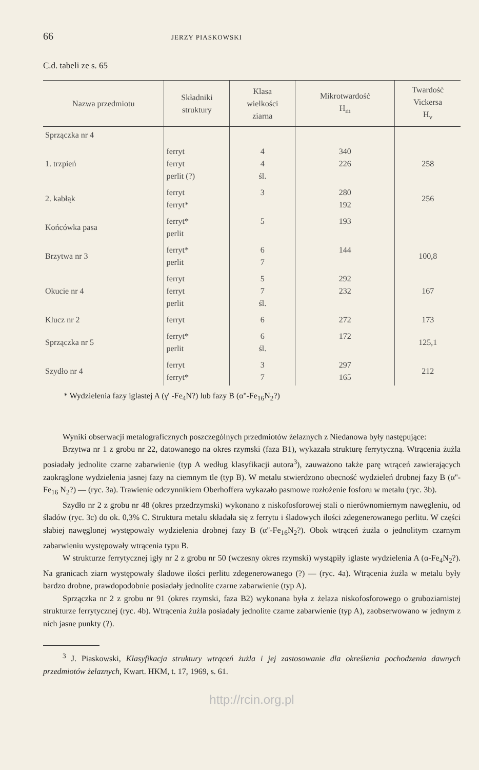66 JERZY PIASKOWSKI
C.d. tabeli ze s. 65
| Nazwa przedmiotu | Składniki struktury | Klasa wielkości ziarna | Mikrotwardość H<sub>m</sub> | Twardość Vickersa H<sub>v</sub> |
| --- | --- | --- | --- | --- |
| Sprzączka nr 4 | | | | |
| 1. trzpień | ferryt ferryt perlit (?) | 4 4 śl. | 340 226 | 258 |
| 2. kabłąk | ferryt ferryt* | 3 | 280 192 | 256 |
| Końcówka pasa | ferryt* perlit | 5 | 193 | |
| Brzytwa nr 3 | ferryt* perlit | 6 7 | 144 | 100,8 |
| Okucie nr 4 | ferryt ferryt perlit | 5 7 śl. | 292 232 | 167 |
| Klucz nr 2 | ferryt | 6 | 272 | 173 |
| Sprzączka nr 5 | ferryt* perlit | 6 śl. | 172 | 125,1 |
| Szydło nr 4 | ferryt ferryt* | 3 7 | 297 165 | 212 |
* Wydzielenia fazy iglastej A (γ' -Fe<sub>4</sub>N?) lub fazy B (α''-Fe<sub>16</sub>N<sub>2</sub>?)
Wyniki obserwacji metalograficznych poszczególnych przedmiotów żelaznych z Niedanowa były następujące:
Brzytwa nr 1 z grobu nr 22, datowanego na okres rzymski (faza B1), wykazała strukturę ferrytyczną. Wtrącenia żużla posiadały jednolite czarne zabarwienie (typ A według klasyfikacji autora<sup>3</sup>), zauważono także parę wtrąceń zawierających zaokrąglone wydzielenia jasnej fazy na ciemnym tle (typ B). W metalu stwierdzono obecność wydzieleń drobnej fazy B (α''-Fe<sub>16</sub> N<sub>2</sub>?) — (ryc. 3a). Trawienie odczynnikiem Oberhoffera wykazało pasmowe rozłożenie fosforu w metalu (ryc. 3b).
Szydło nr 2 z grobu nr 48 (okres przedrzymski) wykonano z niskofosforowej stali o nierównomiernym nawęgleniu, od śladów (ryc. 3c) do ok. 0,3% C. Struktura metalu składała się z ferrytu i śladowych ilości zdegenerowanego perlitu. W części słabiej nawęglonej występowały wydzielenia drobnej fazy B (α''-Fe<sub>16</sub>N<sub>2</sub>?). Obok wtrąceń żużla o jednolitym czarnym zabarwieniu występowały wtrącenia typu B.
W strukturze ferrytycznej igły nr 2 z grobu nr 50 (wczesny okres rzymski) wystąpiły iglaste wydzielenia A (α-Fe<sub>4</sub>N<sub>2</sub>?). Na granicach ziarn występowały śladowe ilości perlitu zdegenerowanego (?) — (ryc. 4a). Wtrącenia żużla w metalu były bardzo drobne, prawdopodobnie posiadały jednolite czarne zabarwienie (typ A).
Sprzączka nr 2 z grobu nr 91 (okres rzymski, faza B2) wykonana była z żelaza niskofosforowego o gruboziarnistej strukturze ferrytycznej (ryc. 4b). Wtrącenia żużla posiadały jednolite czarne zabarwienie (typ A), zaobserwowano w jednym z nich jasne punkty (?).
<sup>3</sup> J. Piaskowski, Klasyfikacja struktury wtrąceń żużla i jej zastosowanie dla określenia pochodzenia dawnych przedmiotów żelaznych, Kwart. HKM, t. 17, 1969, s. 61.
http://rcin.org.pl